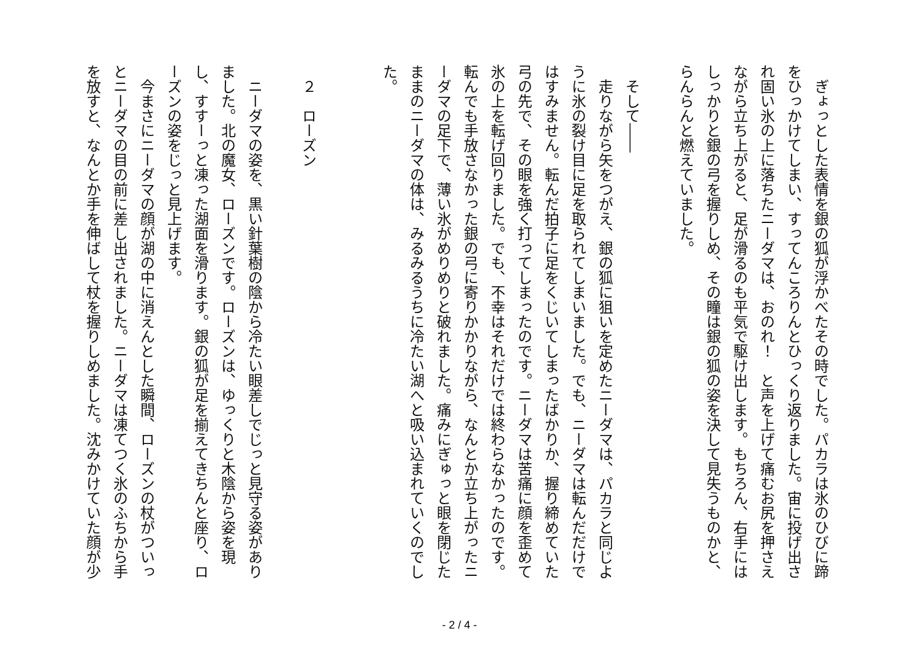ぎょっとした表情を銀の狐が浮かべたその時でした。パカラは氷のひびに蹄をひっかけてしまい、すってんころりんとひっくり返りました。宙に投げ出され固い氷の上に落ちたニーダマは、おのれ！　と声を上げて痛むお尻を押さえながら立ち上がると、足が滑るのも平気で駆け出します。もちろん、右手にはしっかりと銀の弓を握りしめ、その瞳は銀の狐の姿を決して見失うものかと、らんらんと燃えていました。
　
　そして――
　走りながら矢をつがえ、銀の狐に狙いを定めたニーダマは、パカラと同じように氷の裂け目に足を取られてしまいました。でも、ニーダマは転んだだけではすみません。転んだ拍子に足をくじいてしまったばかりか、握り締めていた弓の先で、その眼を強く打ってしまったのです。ニーダマは苦痛に顔を歪めて氷の上を転げ回りました。でも、不幸はそれだけでは終わらなかったのです。転んでも手放さなかった銀の弓に寄りかかりながら、なんとか立ち上がったニーダマの足下で、薄い氷がめりめりと破れました。痛みにぎゅっと眼を閉じたままのニーダマの体は、みるみるうちに冷たい湖へと吸い込まれていくのでした。
　
　
　２　ローズン
　
　ニーダマの姿を、黒い針葉樹の陰から冷たい眼差しでじっと見守る姿がありました。北の魔女、ローズンです。ローズンは、ゆっくりと木陰から姿を現し、すすーっと凍った湖面を滑ります。銀の狐が足を揃えてきちんと座り、ローズンの姿をじっと見上げます。
　今まさにニーダマの顔が湖の中に消えんとした瞬間、ローズンの杖がついっとニーダマの目の前に差し出されました。ニーダマは凍てつく氷のふちから手を放すと、なんとか手を伸ばして杖を握りしめました。沈みかけていた顔が少
- 2 / 4 -